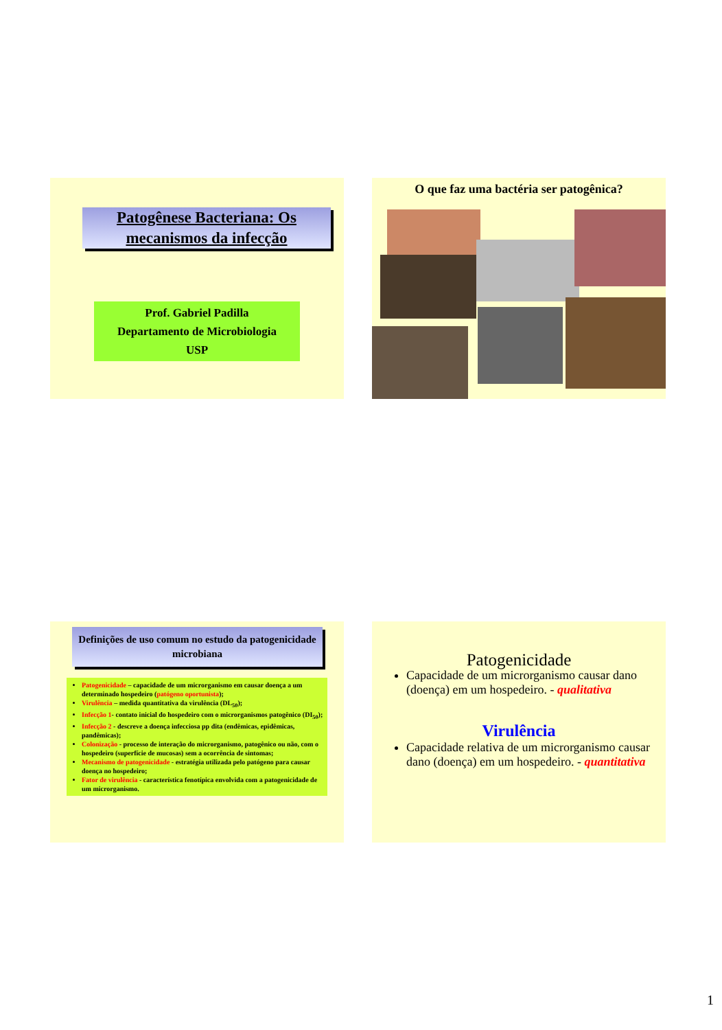Patogênese Bacteriana: Os mecanismos da infecção
Prof. Gabriel Padilla
Departamento de Microbiologia
USP
O que faz uma bactéria ser patogênica?
Definições de uso comum no estudo da patogenicidade microbiana
Patogenicidade – capacidade de um microrganismo em causar doença a um determinado hospedeiro (patógeno oportunista);
Virulência – medida quantitativa da virulência (DL<sub>50</sub>);
Infecção 1- contato inicial do hospedeiro com o microrganismos patogênico (DI<sub>50</sub>);
Infecção 2 - descreve a doença infecciosa pp dita (endêmicas, epidêmicas, pandêmicas);
Colonização - processo de interação do microrganismo, patogênico ou não, com o hospedeiro (superfície de mucosas) sem a ocorrência de sintomas;
Mecanismo de patogenicidade - estratégia utilizada pelo patógeno para causar doença no hospedeiro;
Fator de virulência - característica fenotípica envolvida com a patogenicidade de um microrganismo.
Patogenicidade
Capacidade de um microrganismo causar dano (doença) em um hospedeiro. - qualitativa
Virulência
Capacidade relativa de um microrganismo causar dano (doença) em um hospedeiro. - quantitativa
1